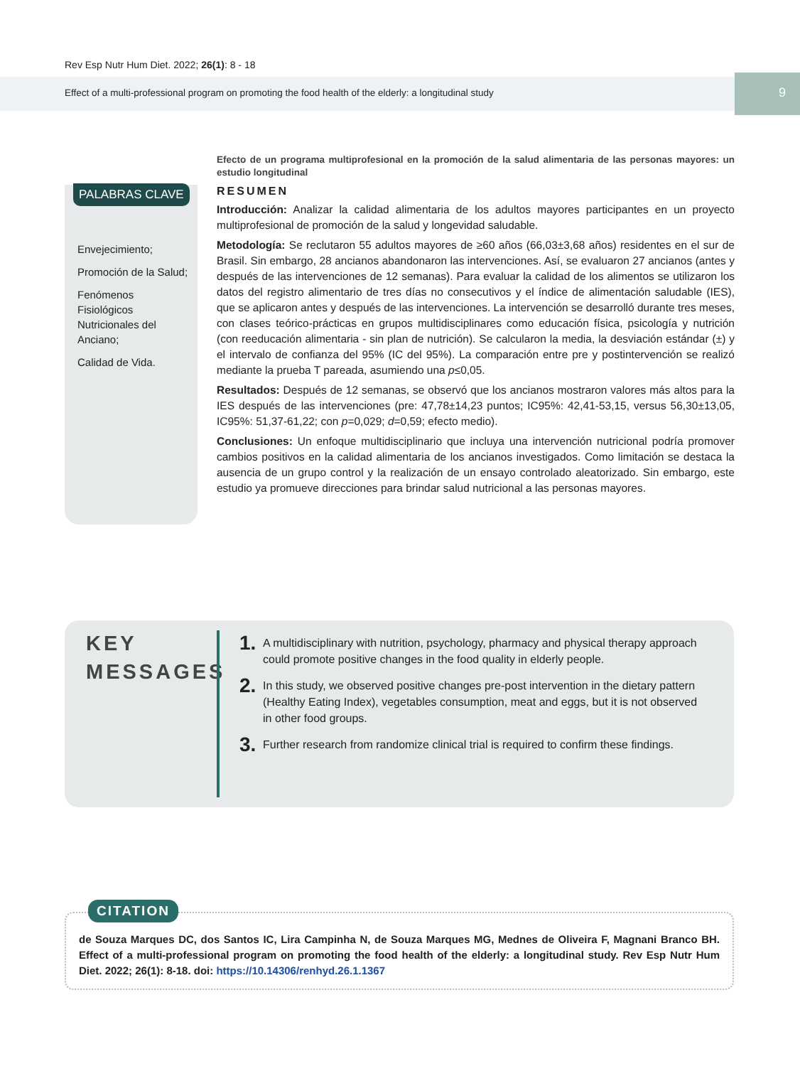Rev Esp Nutr Hum Diet. 2022; 26(1): 8 - 18
Effect of a multi-professional program on promoting the food health of the elderly: a longitudinal study 9
PALABRAS CLAVE
Envejecimiento;
Promoción de la Salud;
Fenómenos Fisiológicos Nutricionales del Anciano;
Calidad de Vida.
Efecto de un programa multiprofesional en la promoción de la salud alimentaria de las personas mayores: un estudio longitudinal
RESUMEN
Introducción: Analizar la calidad alimentaria de los adultos mayores participantes en un proyecto multiprofesional de promoción de la salud y longevidad saludable.
Metodología: Se reclutaron 55 adultos mayores de ≥60 años (66,03±3,68 años) residentes en el sur de Brasil. Sin embargo, 28 ancianos abandonaron las intervenciones. Así, se evaluaron 27 ancianos (antes y después de las intervenciones de 12 semanas). Para evaluar la calidad de los alimentos se utilizaron los datos del registro alimentario de tres días no consecutivos y el índice de alimentación saludable (IES), que se aplicaron antes y después de las intervenciones. La intervención se desarrolló durante tres meses, con clases teórico-prácticas en grupos multidisciplinares como educación física, psicología y nutrición (con reeducación alimentaria - sin plan de nutrición). Se calcularon la media, la desviación estándar (±) y el intervalo de confianza del 95% (IC del 95%). La comparación entre pre y postintervención se realizó mediante la prueba T pareada, asumiendo una p≤0,05.
Resultados: Después de 12 semanas, se observó que los ancianos mostraron valores más altos para la IES después de las intervenciones (pre: 47,78±14,23 puntos; IC95%: 42,41-53,15, versus 56,30±13,05, IC95%: 51,37-61,22; con p=0,029; d=0,59; efecto medio).
Conclusiones: Un enfoque multidisciplinario que incluya una intervención nutricional podría promover cambios positivos en la calidad alimentaria de los ancianos investigados. Como limitación se destaca la ausencia de un grupo control y la realización de un ensayo controlado aleatorizado. Sin embargo, este estudio ya promueve direcciones para brindar salud nutricional a las personas mayores.
KEY
MESSAGES
1. A multidisciplinary with nutrition, psychology, pharmacy and physical therapy approach could promote positive changes in the food quality in elderly people.
2. In this study, we observed positive changes pre-post intervention in the dietary pattern (Healthy Eating Index), vegetables consumption, meat and eggs, but it is not observed in other food groups.
3. Further research from randomize clinical trial is required to confirm these findings.
CITATION
de Souza Marques DC, dos Santos IC, Lira Campinha N, de Souza Marques MG, Mednes de Oliveira F, Magnani Branco BH. Effect of a multi-professional program on promoting the food health of the elderly: a longitudinal study. Rev Esp Nutr Hum Diet. 2022; 26(1): 8-18. doi: https://10.14306/renhyd.26.1.1367